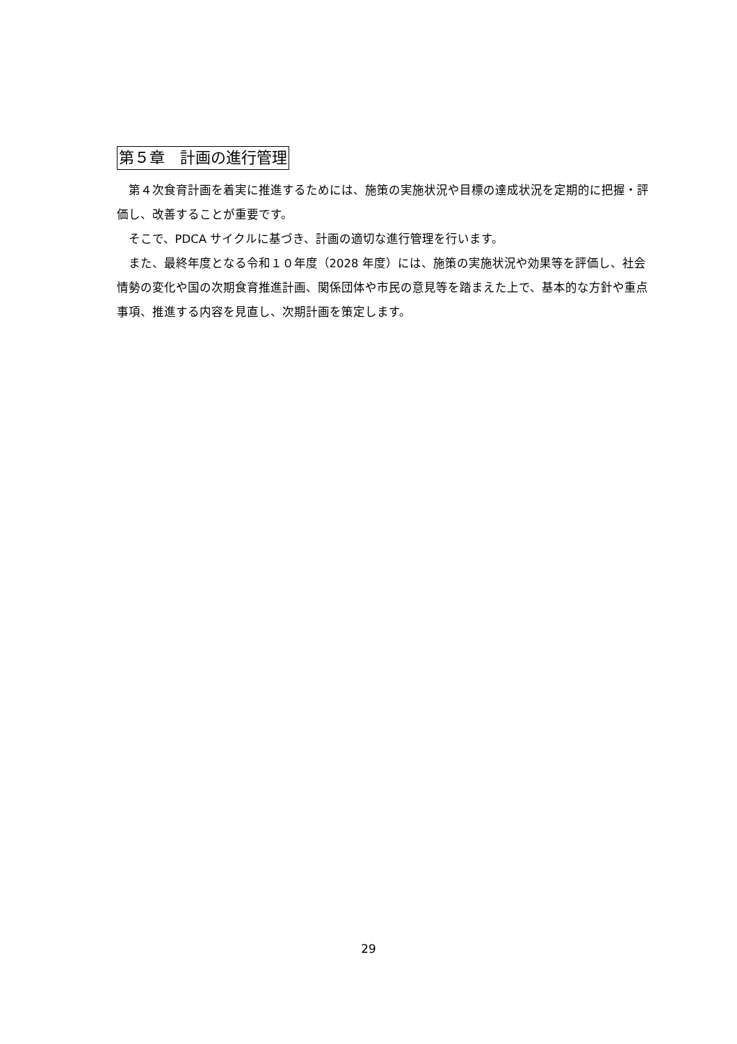第５章　計画の進行管理
第４次食育計画を着実に推進するためには、施策の実施状況や目標の達成状況を定期的に把握・評価し、改善することが重要です。
そこで、PDCA サイクルに基づき、計画の適切な進行管理を行います。
また、最終年度となる令和１０年度（2028 年度）には、施策の実施状況や効果等を評価し、社会情勢の変化や国の次期食育推進計画、関係団体や市民の意見等を踏まえた上で、基本的な方針や重点事項、推進する内容を見直し、次期計画を策定します。
29